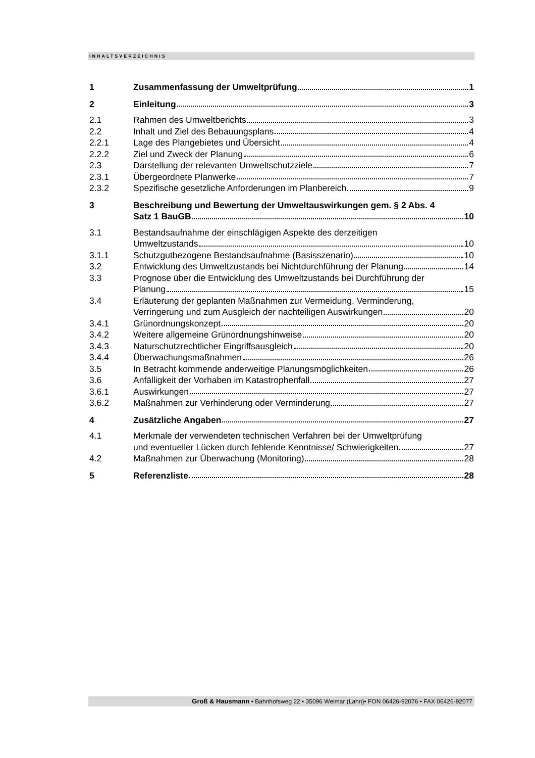INHALTSVERZEICHNIS
1 Zusammenfassung der Umweltprüfung 1
2 Einleitung 3
2.1 Rahmen des Umweltberichts 3
2.2 Inhalt und Ziel des Bebauungsplans 4
2.2.1 Lage des Plangebietes und Übersicht 4
2.2.2 Ziel und Zweck der Planung 6
2.3 Darstellung der relevanten Umweltschutzziele 7
2.3.1 Übergeordnete Planwerke 7
2.3.2 Spezifische gesetzliche Anforderungen im Planbereich 9
3 Beschreibung und Bewertung der Umweltauswirkungen gem. § 2 Abs. 4
Satz 1 BauGB 10
3.1 Bestandsaufnahme der einschlägigen Aspekte des derzeitigen
Umweltzustands 10
3.1.1 Schutzgutbezogene Bestandsaufnahme (Basisszenario) 10
3.2 Entwicklung des Umweltzustands bei Nichtdurchführung der Planung 14
3.3 Prognose über die Entwicklung des Umweltzustands bei Durchführung der
Planung 15
3.4 Erläuterung der geplanten Maßnahmen zur Vermeidung, Verminderung,
Verringerung und zum Ausgleich der nachteiligen Auswirkungen 20
3.4.1 Grünordnungskonzept 20
3.4.2 Weitere allgemeine Grünordnungshinweise 20
3.4.3 Naturschutzrechtlicher Eingriffsausgleich 20
3.4.4 Überwachungsmaßnahmen 26
3.5 In Betracht kommende anderweitige Planungsmöglichkeiten 26
3.6 Anfälligkeit der Vorhaben im Katastrophenfall 27
3.6.1 Auswirkungen 27
3.6.2 Maßnahmen zur Verhinderung oder Verminderung 27
4 Zusätzliche Angaben 27
4.1 Merkmale der verwendeten technischen Verfahren bei der Umweltprüfung
und eventueller Lücken durch fehlende Kenntnisse/ Schwierigkeiten 27
4.2 Maßnahmen zur Überwachung (Monitoring) 28
5 Referenzliste 28
Groß & Hausmann • Bahnhofsweg 22 • 35096 Weimar (Lahn)• FON 06426-92076 • FAX 06426-92077